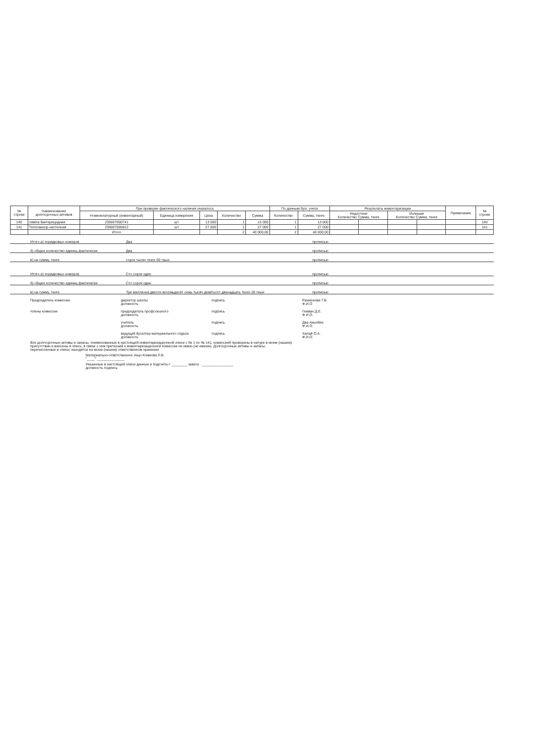| № строки | Наименование долгосрочных активов | При проверке фактического наличия оказалось | | | | | По данным бухг. учета | | Результаты инвентаризации | | | | Примечание | № строки |
| --- | --- | --- | --- | --- | --- | --- | --- | --- | --- | --- | --- | --- | --- | --- |
| | | Номенклатурный (инвентарный) | Единица измерения | Цена | Количество | Сумма | Количество | Сумма, тенге | Недостачи Количество Сумма, тенге | | Излишки Количество Сумма, тенге | | | |
| 140 | лампа бактерицидная | 236007000741 | шт | 13 000 | 1 | 13 000 | 1 | 13 000 | | | | | | 140 |
| 141 | Тепловизор настенная | 236007000812 | шт | 27 000 | 1 | 27 000 | 1 | 27 000 | | | | | | 141 |
| | | Итого | | | 2 | 40 000,00 | 2 | 40 000,00 | | | | | | |
Итого а) порядковых номеров Два прописью
б) общее количество единиц фактически Два прописью
в) на сумму, тенге сорок тысяч тенге 00 тиын прописью
Итого а) порядковых номеров Сто сорок один прописью
б) общее количество единиц фактически Сто сорок один прописью
в) на сумму, тенге Три миллиона двести восемьдесят семь тысяч девятьсот двенадцать тенге 28 тиын прописью
Председатель комиссии директор школы
должность
подпись Рахменова Т.В.
Ф.И.О
Члены комиссии председатель профсоюзного
должность
подпись Гекман Д.Е.
Ф.И.О.
учитель
должность
подпись Два Акылбек
Ф.И.О.
ведущий бугалтер материального отдела
должность
подпись Хилай О.А.
Ф.И.О.
Все долгосрочные активы и запасы, поименованные в настоящей инвентаризационной описи с № 1 по № 141, комиссией проверены в натуре в моем (нашем) присутствии и внесены в опись, в связи с чем претензий к инвентаризационной комиссии не имею (не имеем). Долгосрочные активы и запасы, перечисленные в описи, находятся на моем (нашем) ответственном хранении
Материально-ответственное лицо Климова Л.В.
"____" ______________
Указанные в настоящей описи данные и подсчеты г ________ завхоз . ________________
должность подпись